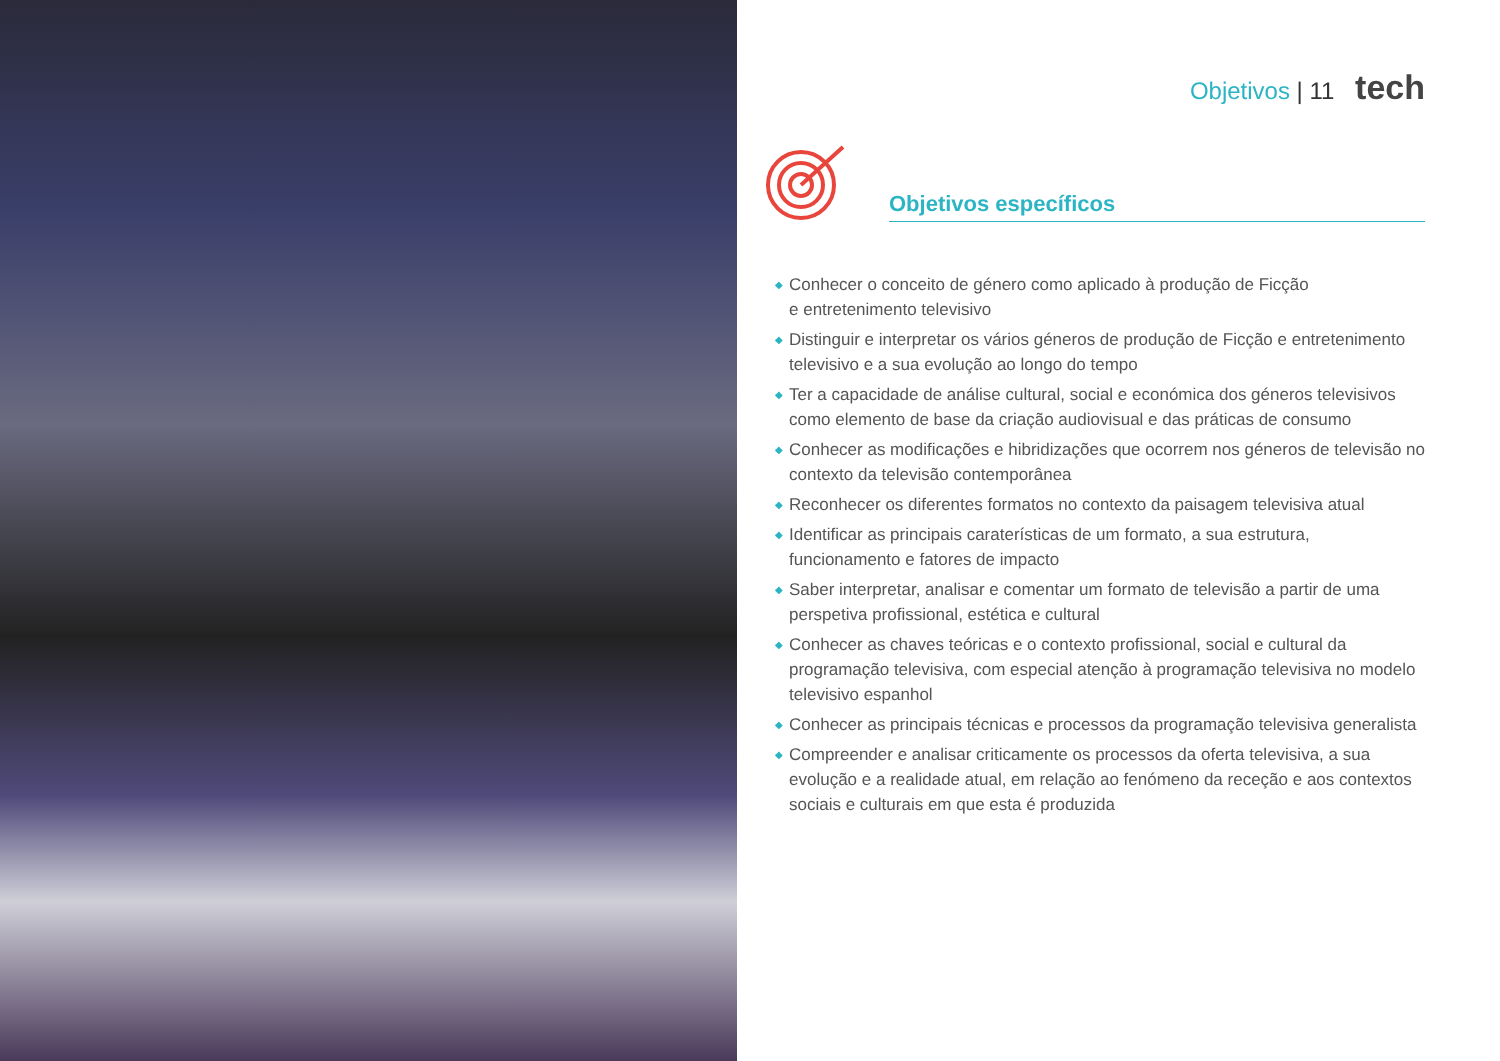Objetivos | 11 tech
Objetivos específicos
◆ Conhecer o conceito de género como aplicado à produção de Ficção
e entretenimento televisivo
◆ Distinguir e interpretar os vários géneros de produção de Ficção e entretenimento televisivo e a sua evolução ao longo do tempo
◆ Ter a capacidade de análise cultural, social e económica dos géneros televisivos como elemento de base da criação audiovisual e das práticas de consumo
◆ Conhecer as modificações e hibridizações que ocorrem nos géneros de televisão no contexto da televisão contemporânea
◆ Reconhecer os diferentes formatos no contexto da paisagem televisiva atual
◆ Identificar as principais caraterísticas de um formato, a sua estrutura, funcionamento e fatores de impacto
◆ Saber interpretar, analisar e comentar um formato de televisão a partir de uma perspetiva profissional, estética e cultural
◆ Conhecer as chaves teóricas e o contexto profissional, social e cultural da programação televisiva, com especial atenção à programação televisiva no modelo televisivo espanhol
◆ Conhecer as principais técnicas e processos da programação televisiva generalista
◆ Compreender e analisar criticamente os processos da oferta televisiva, a sua evolução e a realidade atual, em relação ao fenómeno da receção e aos contextos sociais e culturais em que esta é produzida